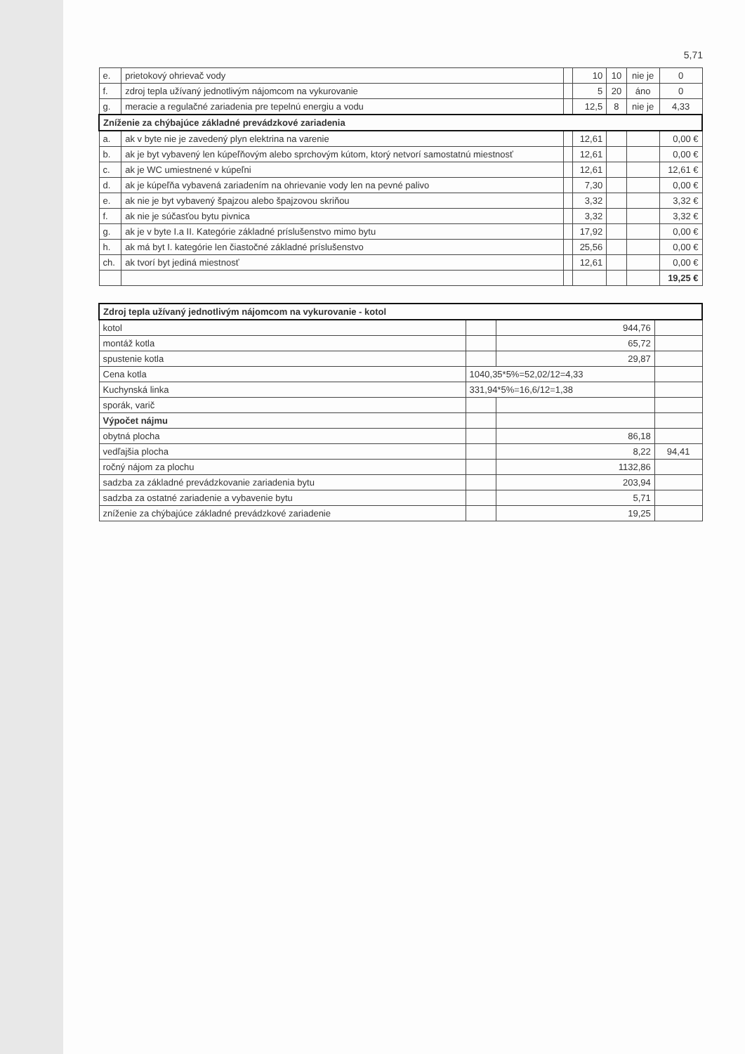5,71
| e. | prietokový ohrievač vody | | 10 | 10 | nie je | 0 |
| f. | zdroj tepla užívaný jednotlivým nájomcom na vykurovanie | | 5 | 20 | áno | 0 |
| g. | meracie a regulačné zariadenia pre tepelnú energiu a vodu | | 12,5 | 8 | nie je | 4,33 |
| Zníženie za chýbajúce základné prevádzkové zariadenia | | | | | | |
| a. | ak v byte nie je zavedený plyn elektrina na varenie | | 12,61 | | | 0,00 € |
| b. | ak je byt vybavený len kúpeľňovým alebo sprchovým kútom, ktorý netvorí samostatnú miestnosť | | 12,61 | | | 0,00 € |
| c. | ak je WC umiestnené v kúpeľni | | 12,61 | | | 12,61 € |
| d. | ak je kúpeľňa vybavená zariadením na ohrievanie vody len na pevné palivo | | 7,30 | | | 0,00 € |
| e. | ak nie je byt vybavený špajzou alebo špajzovou skriňou | | 3,32 | | | 3,32 € |
| f. | ak nie je súčasťou bytu pivnica | | 3,32 | | | 3,32 € |
| g. | ak je v byte I.a II. Kategórie základné príslušenstvo mimo bytu | | 17,92 | | | 0,00 € |
| h. | ak má byt I. kategórie len čiastočné základné príslušenstvo | | 25,56 | | | 0,00 € |
| ch. | ak tvorí byt jediná miestnosť | | 12,61 | | | 0,00 € |
| | | | | | | 19,25 € |
| Zdroj tepla užívaný jednotlivým nájomcom na vykurovanie - kotol | | | |
| --- | --- | --- | --- |
| kotol | | 944,76 | |
| montáž kotla | | 65,72 | |
| spustenie kotla | | 29,87 | |
| Cena kotla | 1040,35*5%=52,02/12=4,33 | | |
| Kuchynská linka | 331,94*5%=16,6/12=1,38 | | |
| sporák, varič | | | |
| Výpočet nájmu | | | |
| obytná plocha | | 86,18 | |
| vedľajšia plocha | | 8,22 | 94,41 |
| ročný nájom za plochu | | 1132,86 | |
| sadzba za základné prevádzkovanie zariadenia bytu | | 203,94 | |
| sadzba za ostatné zariadenie a vybavenie bytu | | 5,71 | |
| zníženie za chýbajúce základné prevádzkové zariadenie | | 19,25 | |